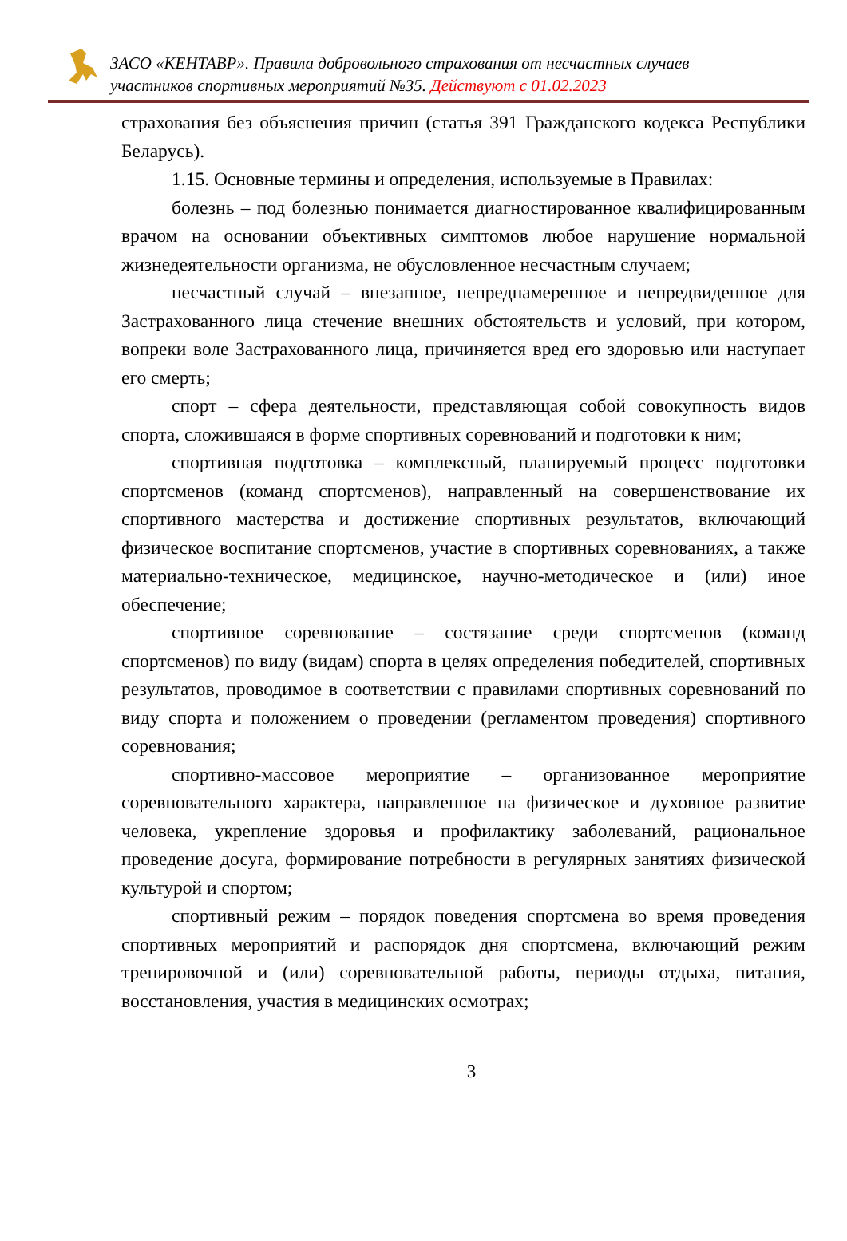ЗАСО «КЕНТАВР». Правила добровольного страхования от несчастных случаев
участников спортивных мероприятий №35. Действуют с 01.02.2023
страхования без объяснения причин (статья 391 Гражданского кодекса Республики Беларусь).
1.15. Основные термины и определения, используемые в Правилах:
болезнь – под болезнью понимается диагностированное квалифицированным врачом на основании объективных симптомов любое нарушение нормальной жизнедеятельности организма, не обусловленное несчастным случаем;
несчастный случай – внезапное, непреднамеренное и непредвиденное для Застрахованного лица стечение внешних обстоятельств и условий, при котором, вопреки воле Застрахованного лица, причиняется вред его здоровью или наступает его смерть;
спорт – сфера деятельности, представляющая собой совокупность видов спорта, сложившаяся в форме спортивных соревнований и подготовки к ним;
спортивная подготовка – комплексный, планируемый процесс подготовки спортсменов (команд спортсменов), направленный на совершенствование их спортивного мастерства и достижение спортивных результатов, включающий физическое воспитание спортсменов, участие в спортивных соревнованиях, а также материально-техническое, медицинское, научно-методическое и (или) иное обеспечение;
спортивное соревнование – состязание среди спортсменов (команд спортсменов) по виду (видам) спорта в целях определения победителей, спортивных результатов, проводимое в соответствии с правилами спортивных соревнований по виду спорта и положением о проведении (регламентом проведения) спортивного соревнования;
спортивно-массовое мероприятие – организованное мероприятие соревновательного характера, направленное на физическое и духовное развитие человека, укрепление здоровья и профилактику заболеваний, рациональное проведение досуга, формирование потребности в регулярных занятиях физической культурой и спортом;
спортивный режим – порядок поведения спортсмена во время проведения спортивных мероприятий и распорядок дня спортсмена, включающий режим тренировочной и (или) соревновательной работы, периоды отдыха, питания, восстановления, участия в медицинских осмотрах;
3